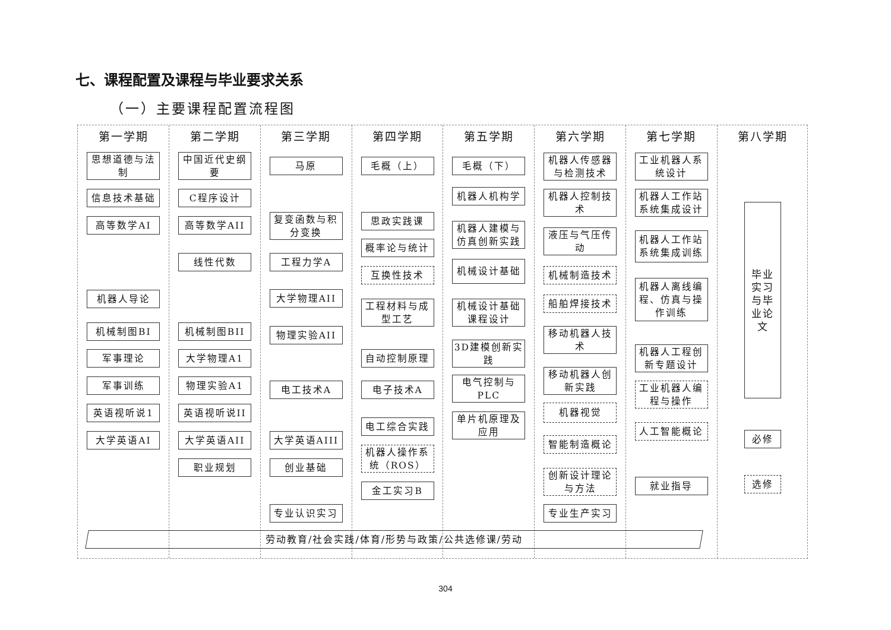七、课程配置及课程与毕业要求关系
（一）主要课程配置流程图
第一学期
思想道德与法制
信息技术基础
高等数学AI
机器人导论
机械制图BI
军事理论
军事训练
英语视听说1
大学英语AI
第二学期
中国近代史纲要
C程序设计
高等数学AII
线性代数
机械制图BII
大学物理A1
物理实验A1
英语视听说II
大学英语AII
职业规划
第三学期
马原
复变函数与积分变换
工程力学A
大学物理AII
物理实验AII
电工技术A
大学英语AIII
创业基础
专业认识实习
第四学期
毛概（上）
思政实践课
概率论与统计
互换性技术
工程材料与成型工艺
自动控制原理
电子技术A
电工综合实践
机器人操作系统（ROS）
金工实习B
第五学期
毛概（下）
机器人机构学
机器人建模与仿真创新实践
机械设计基础
机械设计基础课程设计
3D建模创新实践
电气控制与PLC
单片机原理及应用
第六学期
机器人传感器与检测技术
机器人控制技术
液压与气压传动
机械制造技术
船舶焊接技术
移动机器人技术
移动机器人创新实践
机器视觉
智能制造概论
创新设计理论与方法
专业生产实习
第七学期
工业机器人系统设计
机器人工作站系统集成设计
机器人工作站系统集成训练
机器人离线编程、仿真与操作训练
机器人工程创新专题设计
工业机器人编程与操作
人工智能概论
就业指导
第八学期
毕业实习与毕业论文
必修
选修
劳动教育/社会实践/体育/形势与政策/公共选修课/劳动
304